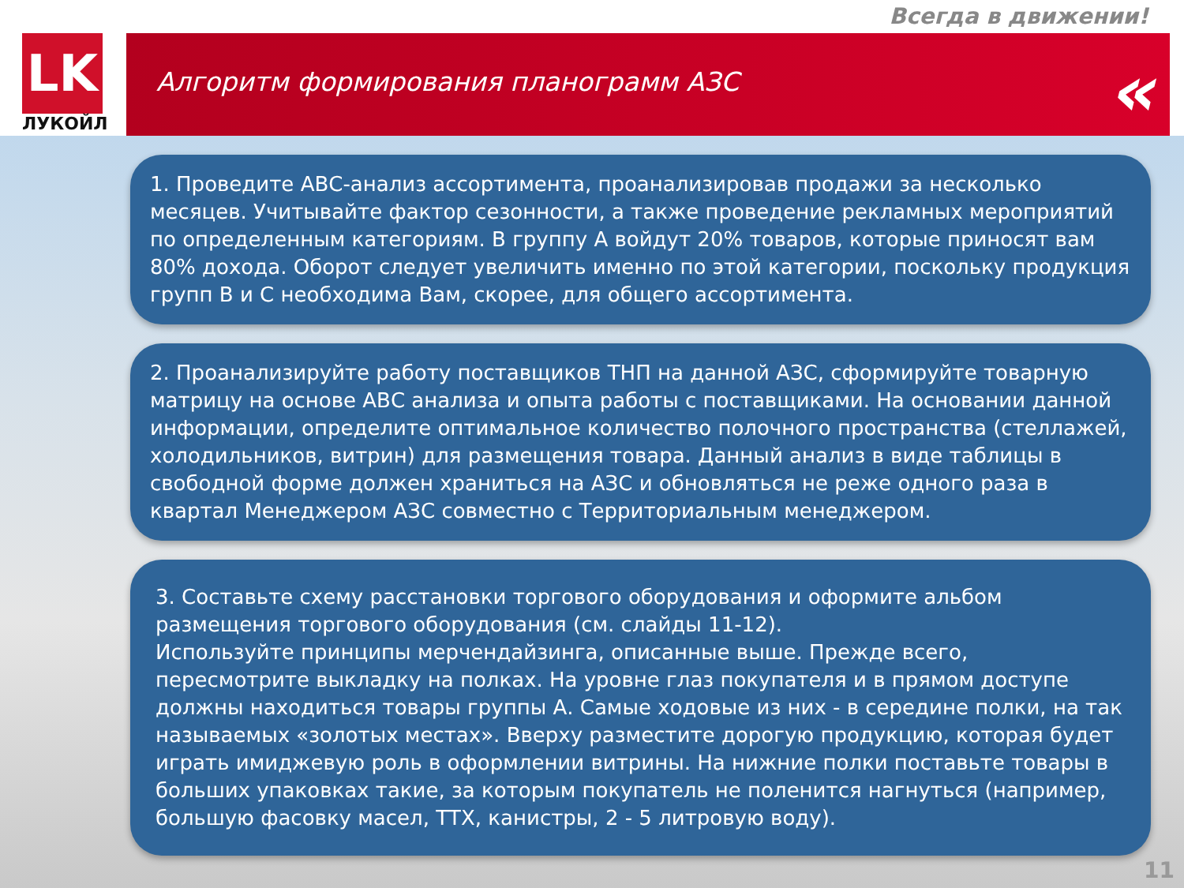Всегда в движении!
LK
ЛУКОЙЛ
Алгоритм формирования планограмм АЗС
«
1. Проведите АВС-анализ ассортимента, проанализировав продажи за несколько месяцев. Учитывайте фактор сезонности, а также проведение рекламных мероприятий по определенным категориям. В группу А войдут 20% товаров, которые приносят вам 80% дохода. Оборот следует увеличить именно по этой категории, поскольку продукция групп B и C необходима Вам, скорее, для общего ассортимента.
2. Проанализируйте работу поставщиков ТНП на данной АЗС, сформируйте товарную матрицу на основе АВС анализа и опыта работы с поставщиками. На основании данной информации, определите оптимальное количество полочного пространства (стеллажей, холодильников, витрин) для размещения товара. Данный анализ в виде таблицы в свободной форме должен храниться на АЗС и обновляться не реже одного раза в квартал Менеджером АЗС совместно с Территориальным менеджером.
3. Составьте схему расстановки торгового оборудования и оформите альбом размещения торгового оборудования (см. слайды 11-12).
Используйте принципы мерчендайзинга, описанные выше. Прежде всего, пересмотрите выкладку на полках. На уровне глаз покупателя и в прямом доступе должны находиться товары группы А. Самые ходовые из них - в середине полки, на так называемых «золотых местах». Вверху разместите дорогую продукцию, которая будет играть имиджевую роль в оформлении витрины. На нижние полки поставьте товары в больших упаковках такие, за которым покупатель не поленится нагнуться (например, большую фасовку масел, ТТХ, канистры, 2 - 5 литровую воду).
11